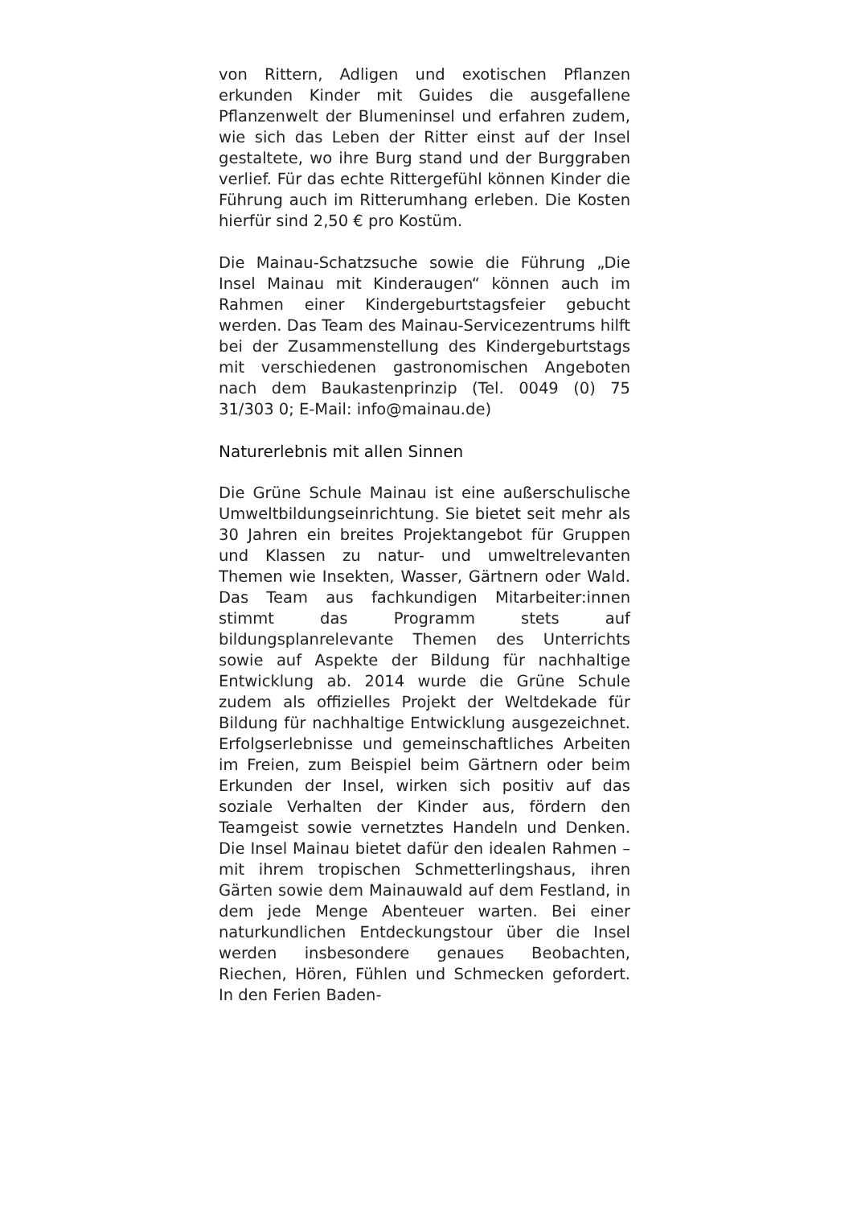von Rittern, Adligen und exotischen Pflanzen erkunden Kinder mit Guides die ausgefallene Pflanzenwelt der Blumeninsel und erfahren zudem, wie sich das Leben der Ritter einst auf der Insel gestaltete, wo ihre Burg stand und der Burggraben verlief. Für das echte Rittergefühl können Kinder die Führung auch im Ritterumhang erleben. Die Kosten hierfür sind 2,50 € pro Kostüm.
Die Mainau-Schatzsuche sowie die Führung „Die Insel Mainau mit Kinderaugen“ können auch im Rahmen einer Kindergeburtstagsfeier gebucht werden. Das Team des Mainau-Servicezentrums hilft bei der Zusammenstellung des Kindergeburtstags mit verschiedenen gastronomischen Angeboten nach dem Baukastenprinzip (Tel. 0049 (0) 75 31/303 0; E-Mail: info@mainau.de)
Naturerlebnis mit allen Sinnen
Die Grüne Schule Mainau ist eine außerschulische Umweltbildungseinrichtung. Sie bietet seit mehr als 30 Jahren ein breites Projektangebot für Gruppen und Klassen zu natur- und umweltrelevanten Themen wie Insekten, Wasser, Gärtnern oder Wald. Das Team aus fachkundigen Mitarbeiter:innen stimmt das Programm stets auf bildungsplanrelevante Themen des Unterrichts sowie auf Aspekte der Bildung für nachhaltige Entwicklung ab. 2014 wurde die Grüne Schule zudem als offizielles Projekt der Weltdekade für Bildung für nachhaltige Entwicklung ausgezeichnet. Erfolgserlebnisse und gemeinschaftliches Arbeiten im Freien, zum Beispiel beim Gärtnern oder beim Erkunden der Insel, wirken sich positiv auf das soziale Verhalten der Kinder aus, fördern den Teamgeist sowie vernetztes Handeln und Denken. Die Insel Mainau bietet dafür den idealen Rahmen – mit ihrem tropischen Schmetterlingshaus, ihren Gärten sowie dem Mainauwald auf dem Festland, in dem jede Menge Abenteuer warten. Bei einer naturkundlichen Entdeckungstour über die Insel werden insbesondere genaues Beobachten, Riechen, Hören, Fühlen und Schmecken gefordert. In den Ferien Baden-